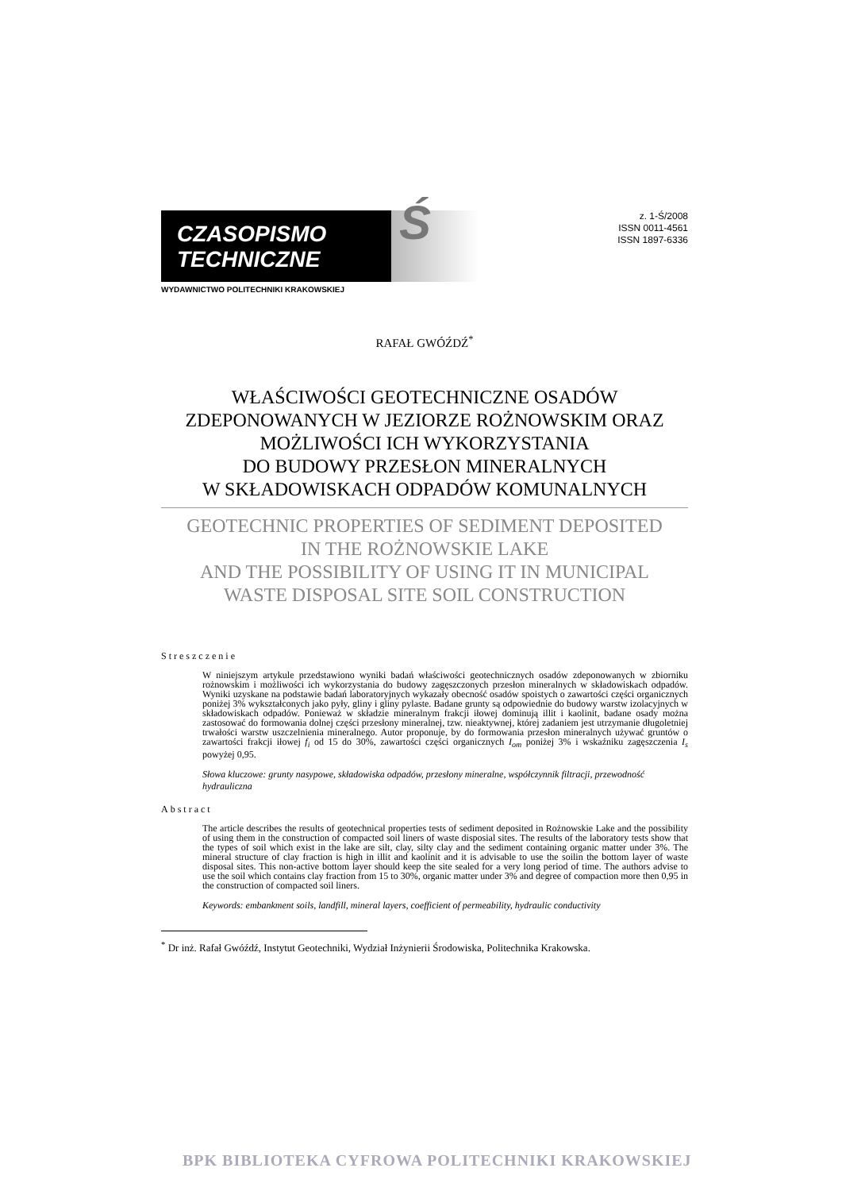CZASOPISMO
TECHNICZNE
Ś
WYDAWNICTWO POLITECHNIKI KRAKOWSKIEJ
z. 1-Ś/2008
ISSN 0011-4561
ISSN 1897-6336
RAFAŁ GWÓŹDŹ<sup>*</sup>
WŁAŚCIWOŚCI GEOTECHNICZNE OSADÓW
ZDEPONOWANYCH W JEZIORZE ROŻNOWSKIM ORAZ
MOŻLIWOŚCI ICH WYKORZYSTANIA
DO BUDOWY PRZESŁON MINERALNYCH
W SKŁADOWISKACH ODPADÓW KOMUNALNYCH
GEOTECHNIC PROPERTIES OF SEDIMENT DEPOSITED
IN THE ROŻNOWSKIE LAKE
AND THE POSSIBILITY OF USING IT IN MUNICIPAL
WASTE DISPOSAL SITE SOIL CONSTRUCTION
Streszczenie
W niniejszym artykule przedstawiono wyniki badań właściwości geotechnicznych osadów zdeponowanych w zbiorniku rożnowskim i możliwości ich wykorzystania do budowy zagęszczonych przesłon mineralnych w składowiskach odpadów. Wyniki uzyskane na podstawie badań laboratoryjnych wykazały obecność osadów spoistych o zawartości części organicznych poniżej 3% wykształconych jako pyły, gliny i gliny pylaste. Badane grunty są odpowiednie do budowy warstw izolacyjnych w składowiskach odpadów. Ponieważ w składzie mineralnym frakcji iłowej dominują illit i kaolinit, badane osady można zastosować do formowania dolnej części przesłony mineralnej, tzw. nieaktywnej, której zadaniem jest utrzymanie długoletniej trwałości warstw uszczelnienia mineralnego. Autor proponuje, by do formowania przesłon mineralnych używać gruntów o zawartości frakcji iłowej f<sub>i</sub> od 15 do 30%, zawartości części organicznych I<sub>om</sub> poniżej 3% i wskaźniku zagęszczenia I<sub>s</sub> powyżej 0,95.
Słowa kluczowe: grunty nasypowe, składowiska odpadów, przesłony mineralne, współczynnik filtracji, przewodność hydrauliczna
Abstract
The article describes the results of geotechnical properties tests of sediment deposited in Rożnowskie Lake and the possibility of using them in the construction of compacted soil liners of waste disposial sites. The results of the laboratory tests show that the types of soil which exist in the lake are silt, clay, silty clay and the sediment containing organic matter under 3%. The mineral structure of clay fraction is high in illit and kaolinit and it is advisable to use the soilin the bottom layer of waste disposal sites. This non-active bottom layer should keep the site sealed for a very long period of time. The authors advise to use the soil which contains clay fraction from 15 to 30%, organic matter under 3% and degree of compaction more then 0,95 in the construction of compacted soil liners.
Keywords: embankment soils, landfill, mineral layers, coefficient of permeability, hydraulic conductivity
<sup>*</sup> Dr inż. Rafał Gwóźdź, Instytut Geotechniki, Wydział Inżynierii Środowiska, Politechnika Krakowska.
BPK BIBLIOTEKA CYFROWA POLITECHNIKI KRAKOWSKIEJ